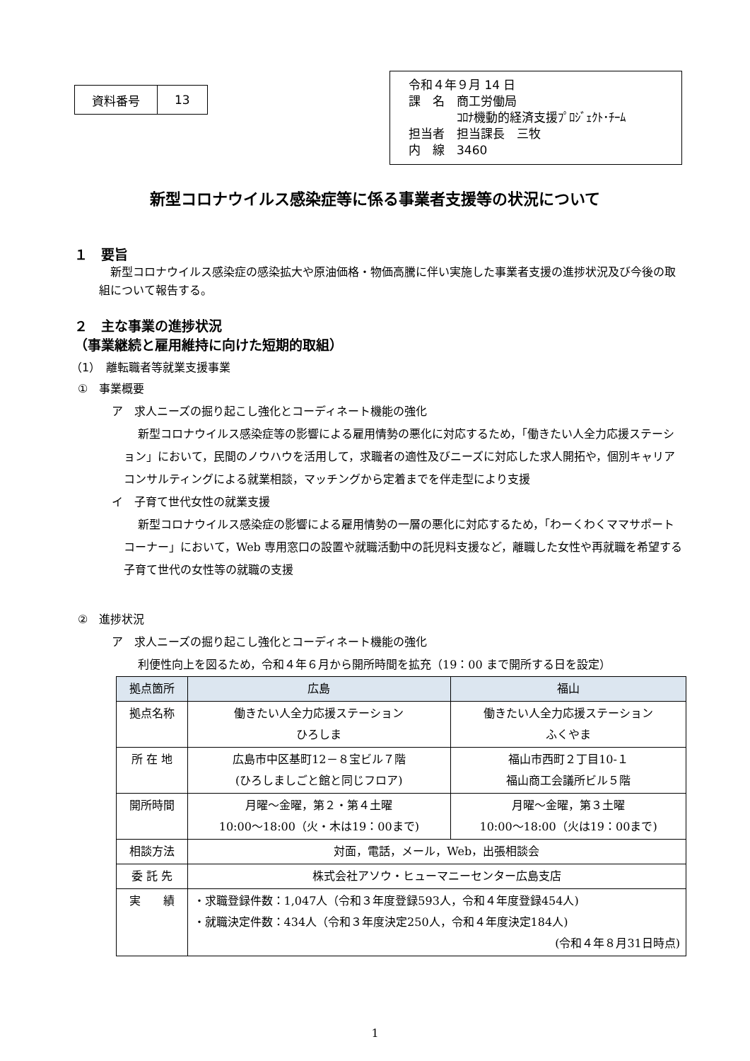| 資料番号 | 13 |
令和４年９月 14 日
課　名　商工労働局
　　　　ｺﾛﾅ機動的経済支援ﾌﾟﾛｼﾞｪｸﾄ･ﾁｰﾑ
担当者　担当課長　三牧
内　線　3460
新型コロナウイルス感染症等に係る事業者支援等の状況について
１　要旨
新型コロナウイルス感染症の感染拡大や原油価格・物価高騰に伴い実施した事業者支援の進捗状況及び今後の取組について報告する。
２　主な事業の進捗状況
（事業継続と雇用維持に向けた短期的取組）
（1）　離転職者等就業支援事業
①　事業概要
ア　求人ニーズの掘り起こし強化とコーディネート機能の強化
新型コロナウイルス感染症等の影響による雇用情勢の悪化に対応するため，「働きたい人全力応援ステーション」において，民間のノウハウを活用して，求職者の適性及びニーズに対応した求人開拓や，個別キャリアコンサルティングによる就業相談，マッチングから定着までを伴走型により支援
イ　子育て世代女性の就業支援
新型コロナウイルス感染症の影響による雇用情勢の一層の悪化に対応するため，「わーくわくママサポートコーナー」において，Web 専用窓口の設置や就職活動中の託児料支援など，離職した女性や再就職を希望する子育て世代の女性等の就職の支援
②　進捗状況
ア　求人ニーズの掘り起こし強化とコーディネート機能の強化
利便性向上を図るため，令和４年６月から開所時間を拡充（19：00 まで開所する日を設定）
| 拠点箇所 | 広島 | 福山 |
| --- | --- | --- |
| 拠点名称 | 働きたい人全力応援ステーション ひろしま | 働きたい人全力応援ステーション ふくやま |
| 所 在 地 | 広島市中区基町12－８宝ビル７階 (ひろしましごと館と同じフロア) | 福山市西町２丁目10-１ 福山商工会議所ビル５階 |
| 開所時間 | 月曜～金曜，第２・第４土曜 10:00～18:00（火・木は19：00まで) | 月曜～金曜，第３土曜 10:00～18:00（火は19：00まで) |
| 相談方法 | 対面，電話，メール，Web，出張相談会 | |
| 委 託 先 | 株式会社アソウ・ヒューマニーセンター広島支店 | |
| 実 績 | ・求職登録件数：1,047人（令和３年度登録593人，令和４年度登録454人) ・就職決定件数：434人（令和３年度決定250人，令和４年度決定184人) (令和４年８月31日時点) | |
1